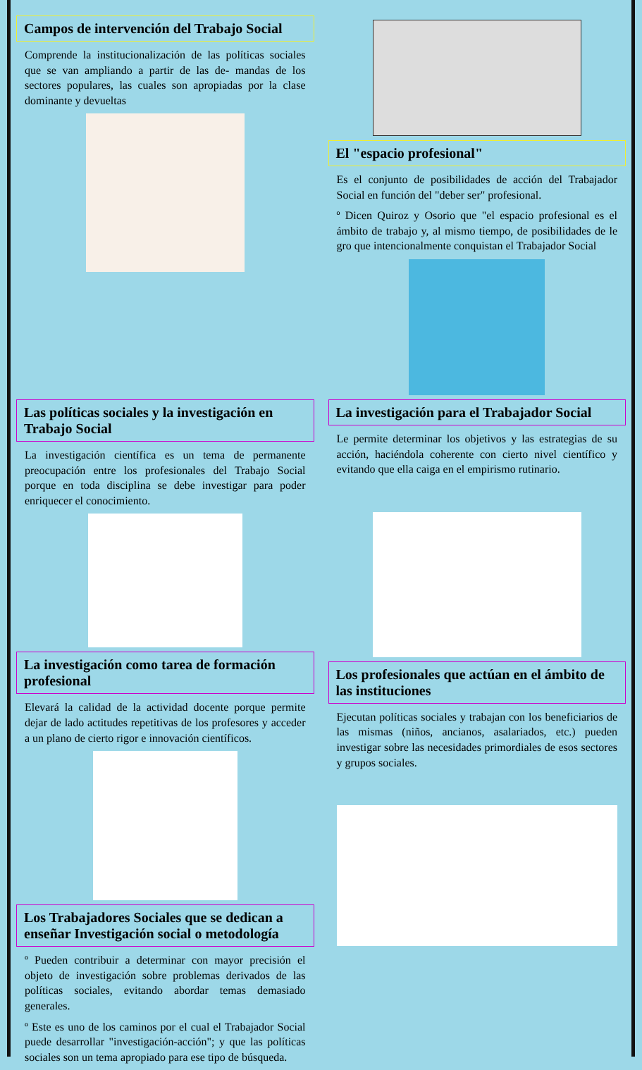Campos de intervención del Trabajo Social
Comprende la institucionalización de las políticas sociales que se van ampliando a partir de las de- mandas de los sectores populares, las cuales son apropiadas por la clase dominante y devueltas
El "espacio profesional"
Es el conjunto de posibilidades de acción del Trabajador Social en función del "deber ser" profesional.
º Dicen Quiroz y Osorio que "el espacio profesional es el ámbito de trabajo y, al mismo tiempo, de posibilidades de le gro que intencionalmente conquistan el Trabajador Social
Las políticas sociales y la investigación en Trabajo Social
La investigación científica es un tema de permanente preocupación entre los profesionales del Trabajo Social porque en toda disciplina se debe investigar para poder enriquecer el conocimiento.
La investigación como tarea de formación profesional
Elevará la calidad de la actividad docente porque permite dejar de lado actitudes repetitivas de los profesores y acceder a un plano de cierto rigor e innovación científicos.
Los Trabajadores Sociales que se dedican a enseñar Investigación social o metodología
º Pueden contribuir a determinar con mayor precisión el objeto de investigación sobre problemas derivados de las políticas sociales, evitando abordar temas demasiado generales.
º Este es uno de los caminos por el cual el Trabajador Social puede desarrollar "investigación-acción"; y que las políticas sociales son un tema apropiado para ese tipo de búsqueda.
La investigación para el Trabajador Social
Le permite determinar los objetivos y las estrategias de su acción, haciéndola coherente con cierto nivel científico y evitando que ella caiga en el empirismo rutinario.
Los profesionales que actúan en el ámbito de las instituciones
Ejecutan políticas sociales y trabajan con los beneficiarios de las mismas (niños, ancianos, asalariados, etc.) pueden investigar sobre las necesidades primordiales de esos sectores y grupos sociales.